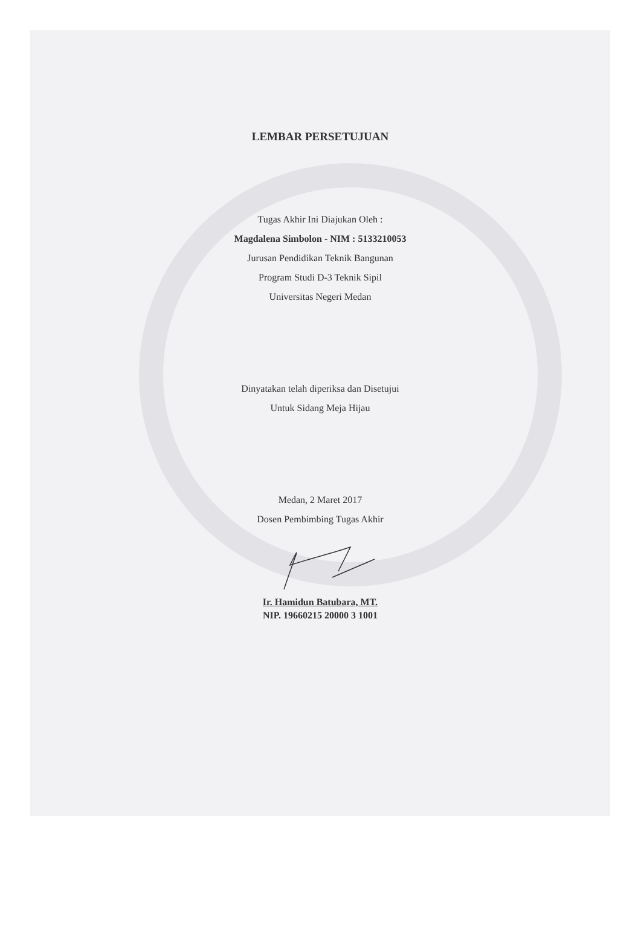LEMBAR PERSETUJUAN
Tugas Akhir Ini Diajukan Oleh :
Magdalena Simbolon - NIM : 5133210053
Jurusan Pendidikan Teknik Bangunan
Program Studi D-3 Teknik Sipil
Universitas Negeri Medan
Dinyatakan telah diperiksa dan Disetujui
Untuk Sidang Meja Hijau
Medan, 2 Maret 2017
Dosen Pembimbing Tugas Akhir
Ir. Hamidun Batubara, MT.
NIP. 19660215 20000 3 1001